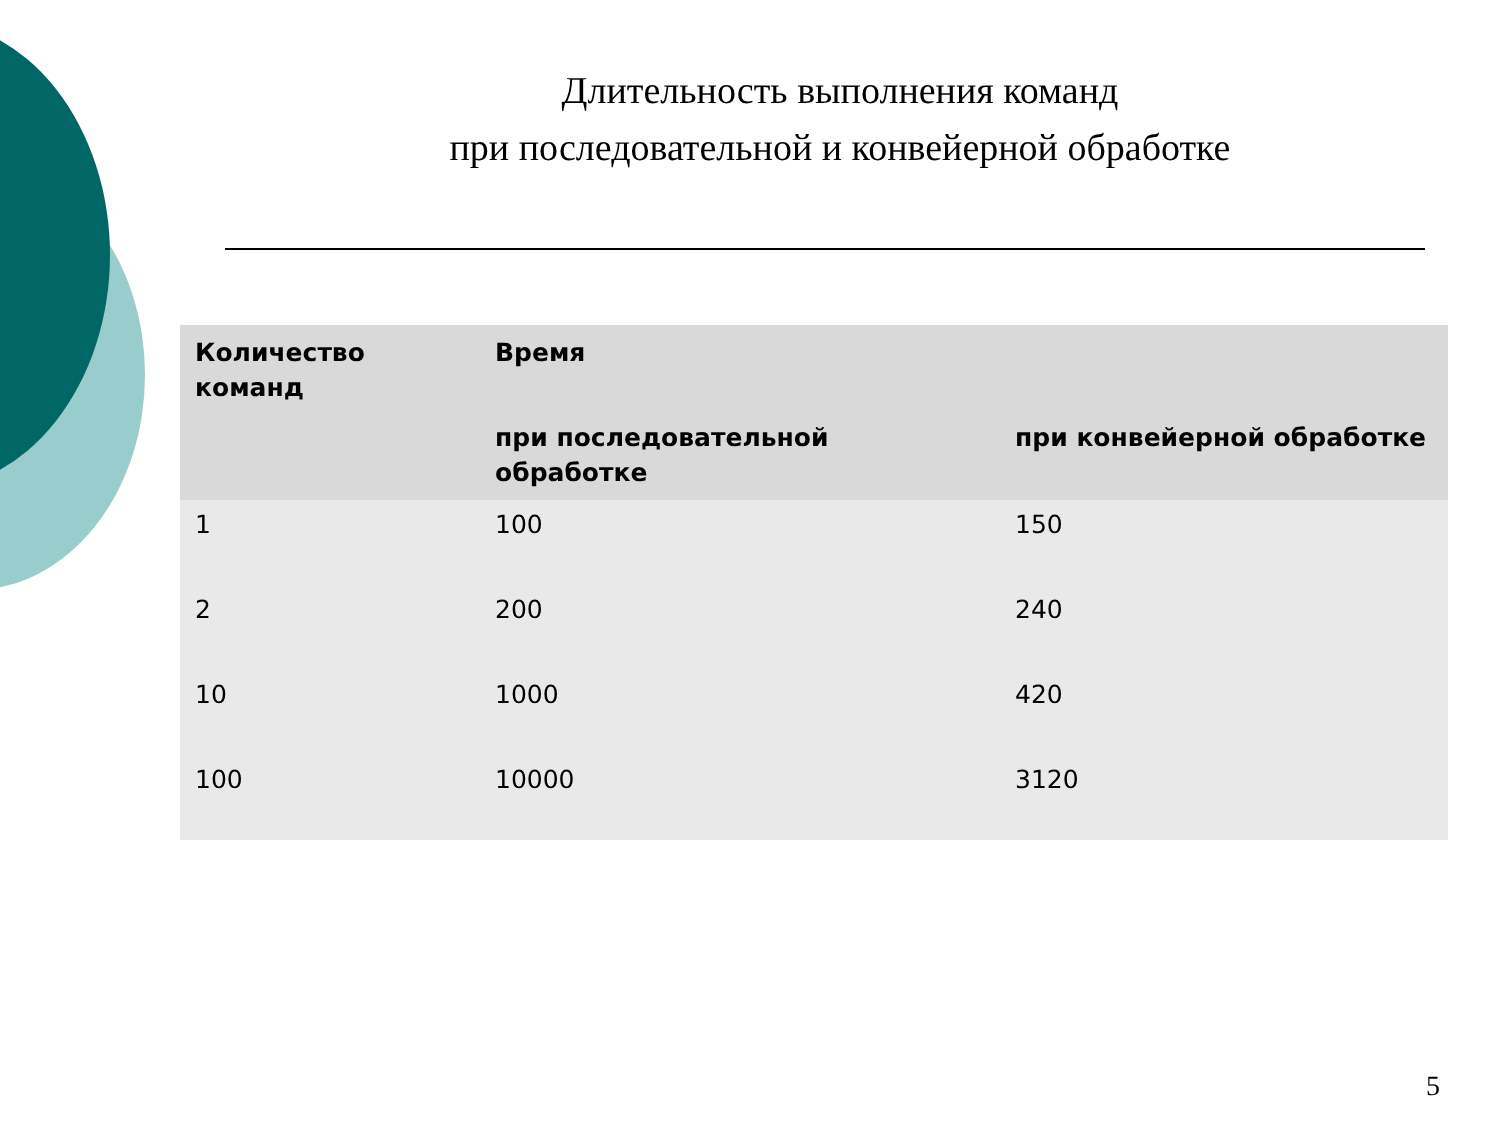Длительность выполнения команд
при последовательной и конвейерной обработке
| Количество команд | Время | |
| --- | --- | --- |
| | при последовательной обработке | при конвейерной обработке |
| 1 | 100 | 150 |
| 2 | 200 | 240 |
| 10 | 1000 | 420 |
| 100 | 10000 | 3120 |
5